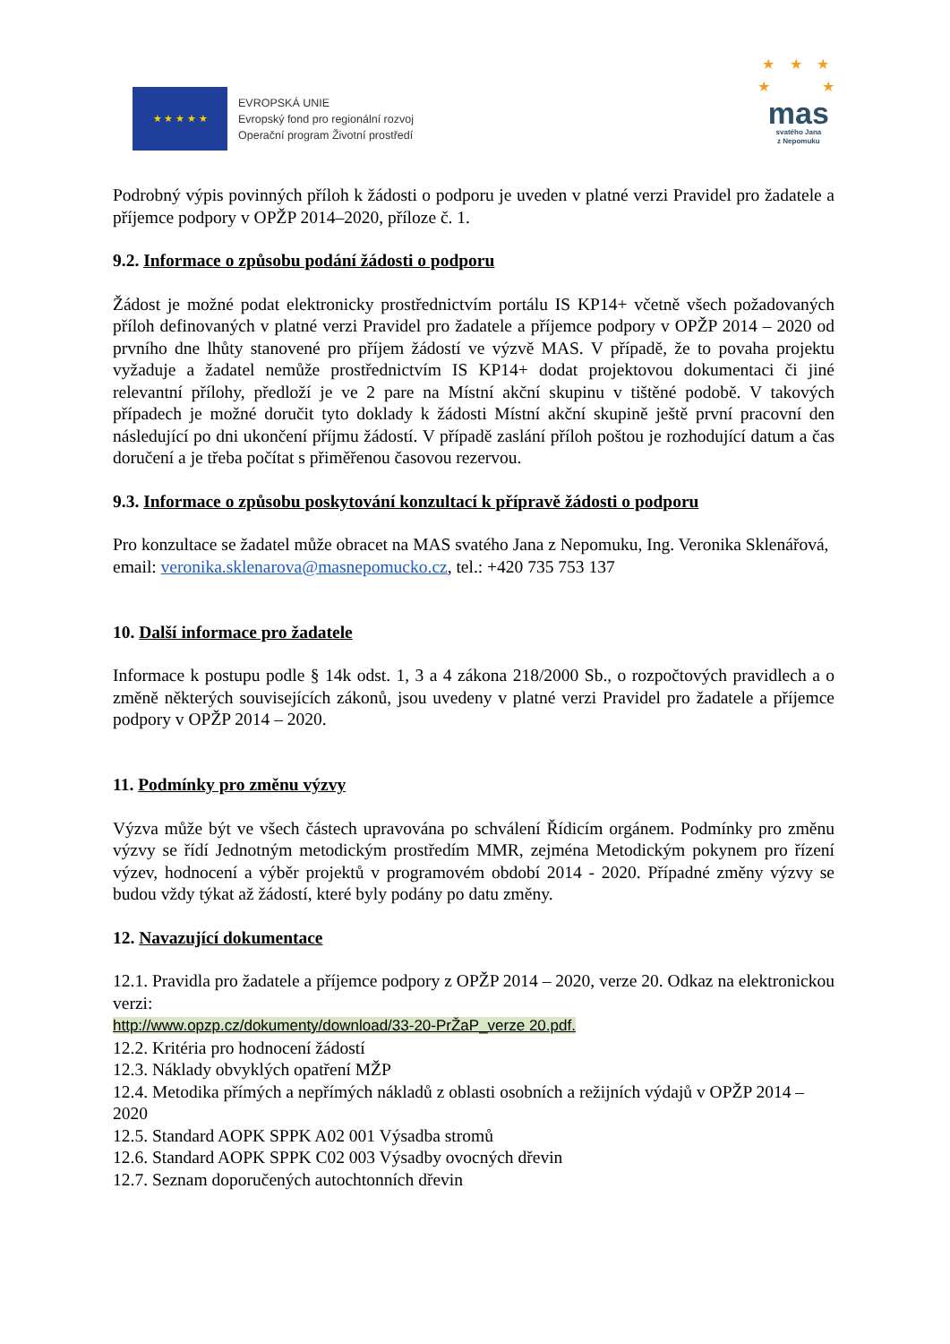★ ★ ★ ★ ★
EVROPSKÁ UNIE
Evropský fond pro regionální rozvoj
Operační program Životní prostředí
★ ★ ★
★ ★
mas
svatého Jana
z Nepomuku
Podrobný výpis povinných příloh k žádosti o podporu je uveden v platné verzi Pravidel pro žadatele a příjemce podpory v OPŽP 2014–2020, příloze č. 1.
9.2. Informace o způsobu podání žádosti o podporu
Žádost je možné podat elektronicky prostřednictvím portálu IS KP14+ včetně všech požadovaných příloh definovaných v platné verzi Pravidel pro žadatele a příjemce podpory v OPŽP 2014 – 2020 od prvního dne lhůty stanovené pro příjem žádostí ve výzvě MAS. V případě, že to povaha projektu vyžaduje a žadatel nemůže prostřednictvím IS KP14+ dodat projektovou dokumentaci či jiné relevantní přílohy, předloží je ve 2 pare na Místní akční skupinu v tištěné podobě. V takových případech je možné doručit tyto doklady k žádosti Místní akční skupině ještě první pracovní den následující po dni ukončení příjmu žádostí. V případě zaslání příloh poštou je rozhodující datum a čas doručení a je třeba počítat s přiměřenou časovou rezervou.
9.3. Informace o způsobu poskytování konzultací k přípravě žádosti o podporu
Pro konzultace se žadatel může obracet na MAS svatého Jana z Nepomuku, Ing. Veronika Sklenářová, email: veronika.sklenarova@masnepomucko.cz, tel.: +420 735 753 137
10. Další informace pro žadatele
Informace k postupu podle § 14k odst. 1, 3 a 4 zákona 218/2000 Sb., o rozpočtových pravidlech a o změně některých souvisejících zákonů, jsou uvedeny v platné verzi Pravidel pro žadatele a příjemce podpory v OPŽP 2014 – 2020.
11. Podmínky pro změnu výzvy
Výzva může být ve všech částech upravována po schválení Řídicím orgánem. Podmínky pro změnu výzvy se řídí Jednotným metodickým prostředím MMR, zejména Metodickým pokynem pro řízení výzev, hodnocení a výběr projektů v programovém období 2014 - 2020. Případné změny výzvy se budou vždy týkat až žádostí, které byly podány po datu změny.
12. Navazující dokumentace
12.1. Pravidla pro žadatele a příjemce podpory z OPŽP 2014 – 2020, verze 20. Odkaz na elektronickou verzi:
http://www.opzp.cz/dokumenty/download/33-20-PrŽaP_verze 20.pdf.
12.2. Kritéria pro hodnocení žádostí
12.3. Náklady obvyklých opatření MŽP
12.4. Metodika přímých a nepřímých nákladů z oblasti osobních a režijních výdajů v OPŽP 2014 – 2020
12.5. Standard AOPK SPPK A02 001 Výsadba stromů
12.6. Standard AOPK SPPK C02 003 Výsadby ovocných dřevin
12.7. Seznam doporučených autochtonních dřevin